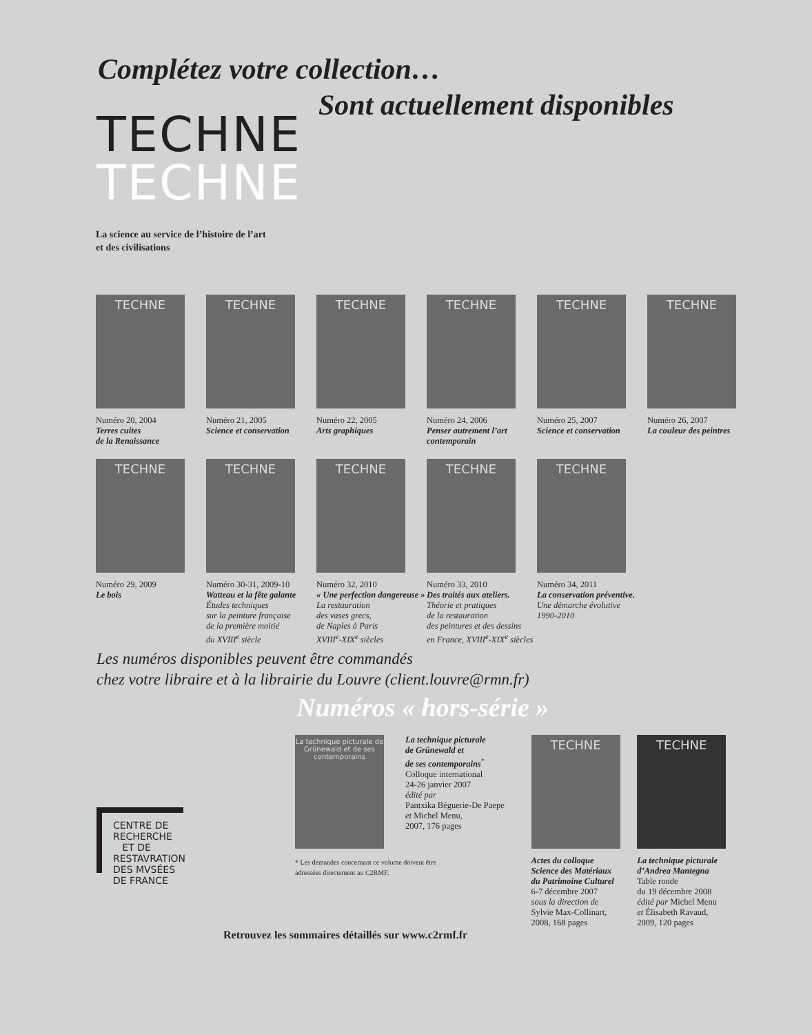Complétez votre collection…
Sont actuellement disponibles
TECHNE
TECHNE
La science au service de l’histoire de l’art
et des civilisations
TECHNE
Numéro 20, 2004
Terres cuites
de la Renaissance
TECHNE
Numéro 21, 2005
Science et conservation
TECHNE
Numéro 22, 2005
Arts graphiques
TECHNE
Numéro 24, 2006
Penser autrement l’art contemporain
TECHNE
Numéro 25, 2007
Science et conservation
TECHNE
Numéro 26, 2007
La couleur des peintres
TECHNE
Numéro 29, 2009
Le bois
TECHNE
Numéro 30-31, 2009-10
Watteau et la fête galante
Études techniques
sur la peinture française
de la première moitié
du XVIII<sup>e</sup> siècle
TECHNE
Numéro 32, 2010
« Une perfection dangereuse »
La restauration
des vases grecs,
de Naples à Paris
XVIII<sup>e</sup>-XIX<sup>e</sup> siècles
TECHNE
Numéro 33, 2010
Des traités aux ateliers.
Théorie et pratiques
de la restauration
des peintures et des dessins
en France, XVIII<sup>e</sup>-XIX<sup>e</sup> siècles
TECHNE
Numéro 34, 2011
La conservation préventive.
Une démarche évolutive
1990-2010
Les numéros disponibles peuvent être commandés
chez votre libraire et à la librairie du Louvre (client.louvre@rmn.fr)
Numéros « hors-série »
La technique picturale de Grünewald et de ses contemporains
* Les demandes concernant ce volume doivent être adressées directement au C2RMF.
La technique picturale
de Grünewald et
de ses contemporains<sup>*</sup>
Colloque international
24-26 janvier 2007
édité par
Pantxika Béguerie-De Paepe
et Michel Menu,
2007, 176 pages
TECHNE
Actes du colloque
Science des Matériaux
du Patrimoine Culturel
6-7 décembre 2007
sous la direction de
Sylvie Max-Collinart,
2008, 168 pages
TECHNE
La technique picturale
d’Andrea Mantegna
Table ronde
du 19 décembre 2008
édité par Michel Menu
et Élisabeth Ravaud,
2009, 120 pages
CENTRE DE
RECHERCHE
ET DE
RESTAVRATION
DES MVSÉES
DE FRANCE
Retrouvez les sommaires détaillés sur www.c2rmf.fr